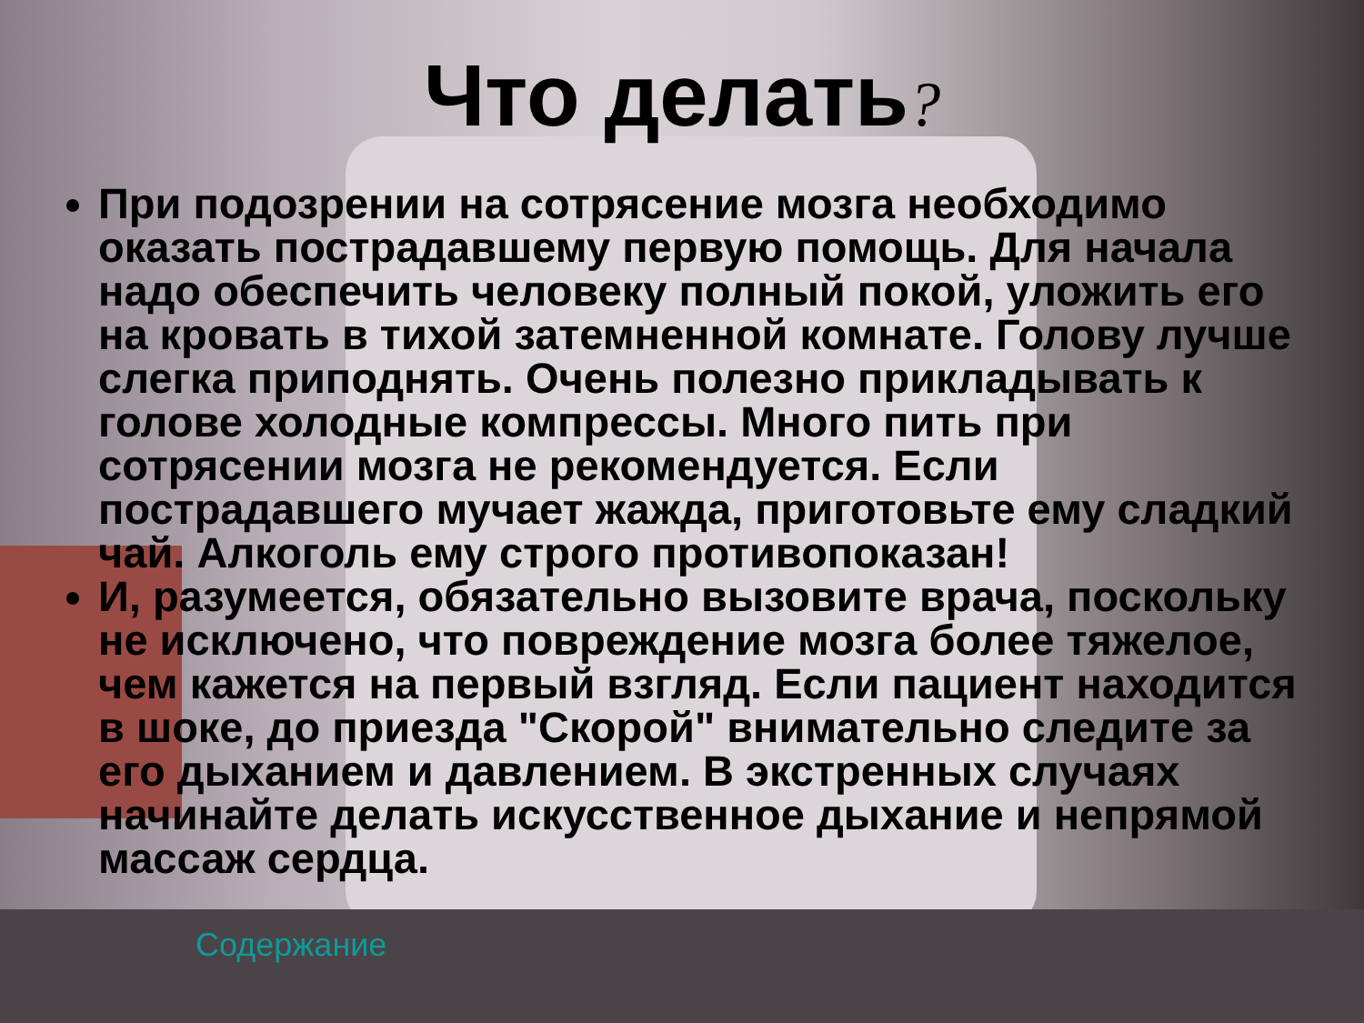Что делать?
При подозрении на сотрясение мозга необходимо оказать пострадавшему первую помощь. Для начала надо обеспечить человеку полный покой, уложить его на кровать в тихой затемненной комнате. Голову лучше слегка приподнять. Очень полезно прикладывать к голове холодные компрессы. Много пить при сотрясении мозга не рекомендуется. Если пострадавшего мучает жажда, приготовьте ему сладкий чай. Алкоголь ему строго противопоказан!
И, разумеется, обязательно вызовите врача, поскольку не исключено, что повреждение мозга более тяжелое, чем кажется на первый взгляд. Если пациент находится в шоке, до приезда "Скорой" внимательно следите за его дыханием и давлением. В экстренных случаях начинайте делать искусственное дыхание и непрямой массаж сердца.
Содержание